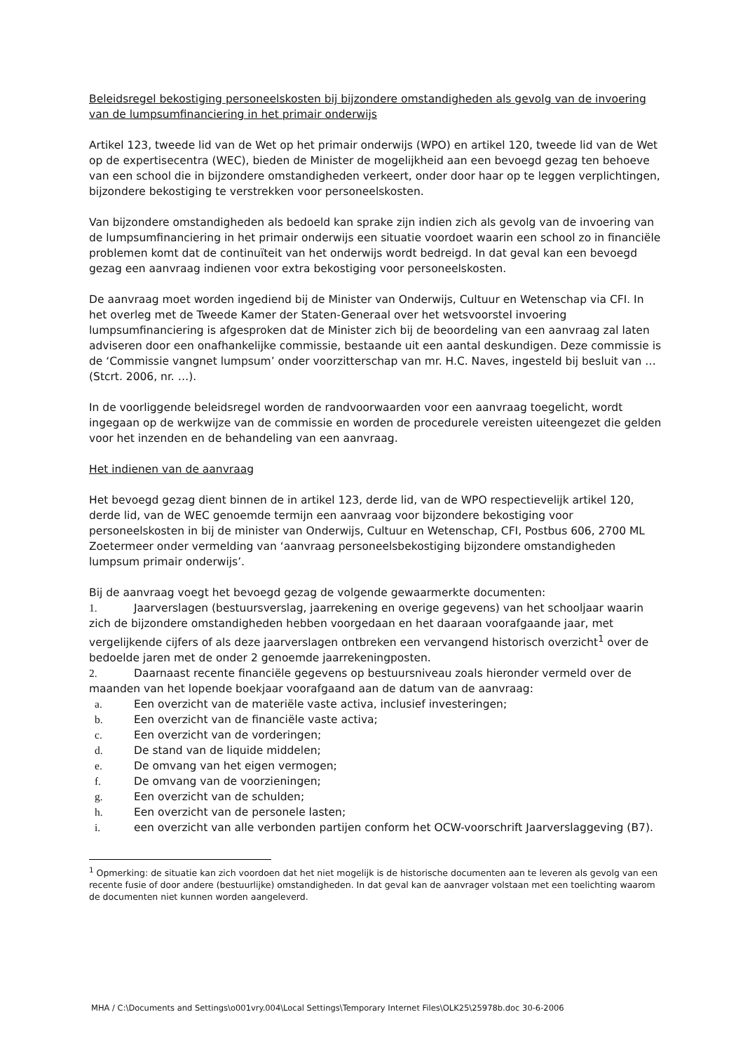Beleidsregel bekostiging personeelskosten bij bijzondere omstandigheden als gevolg van de invoering van de lumpsumfinanciering in het primair onderwijs
Artikel 123, tweede lid van de Wet op het primair onderwijs (WPO) en artikel 120, tweede lid van de Wet op de expertisecentra (WEC), bieden de Minister de mogelijkheid aan een bevoegd gezag ten behoeve van een school die in bijzondere omstandigheden verkeert, onder door haar op te leggen verplichtingen, bijzondere bekostiging te verstrekken voor personeelskosten.
Van bijzondere omstandigheden als bedoeld kan sprake zijn indien zich als gevolg van de invoering van de lumpsumfinanciering in het primair onderwijs een situatie voordoet waarin een school zo in financiële problemen komt dat de continuïteit van het onderwijs wordt bedreigd. In dat geval kan een bevoegd gezag een aanvraag indienen voor extra bekostiging voor personeelskosten.
De aanvraag moet worden ingediend bij de Minister van Onderwijs, Cultuur en Wetenschap via CFI. In het overleg met de Tweede Kamer der Staten-Generaal over het wetsvoorstel invoering lumpsumfinanciering is afgesproken dat de Minister zich bij de beoordeling van een aanvraag zal laten adviseren door een onafhankelijke commissie, bestaande uit een aantal deskundigen. Deze commissie is de ‘Commissie vangnet lumpsum’ onder voorzitterschap van mr. H.C. Naves, ingesteld bij besluit van … (Stcrt. 2006, nr. …).
In de voorliggende beleidsregel worden de randvoorwaarden voor een aanvraag toegelicht, wordt ingegaan op de werkwijze van de commissie en worden de procedurele vereisten uiteengezet die gelden voor het inzenden en de behandeling van een aanvraag.
Het indienen van de aanvraag
Het bevoegd gezag dient binnen de in artikel 123, derde lid, van de WPO respectievelijk artikel 120, derde lid, van de WEC genoemde termijn een aanvraag voor bijzondere bekostiging voor personeelskosten in bij de minister van Onderwijs, Cultuur en Wetenschap, CFI, Postbus 606, 2700 ML Zoetermeer onder vermelding van ‘aanvraag personeelsbekostiging bijzondere omstandigheden lumpsum primair onderwijs’.
Bij de aanvraag voegt het bevoegd gezag de volgende gewaarmerkte documenten:
1. Jaarverslagen (bestuursverslag, jaarrekening en overige gegevens) van het schooljaar waarin zich de bijzondere omstandigheden hebben voorgedaan en het daaraan voorafgaande jaar, met vergelijkende cijfers of als deze jaarverslagen ontbreken een vervangend historisch overzicht<sup>1</sup> over de bedoelde jaren met de onder 2 genoemde jaarrekeningposten.
2. Daarnaast recente financiële gegevens op bestuursniveau zoals hieronder vermeld over de maanden van het lopende boekjaar voorafgaand aan de datum van de aanvraag:
a. Een overzicht van de materiële vaste activa, inclusief investeringen;
b. Een overzicht van de financiële vaste activa;
c. Een overzicht van de vorderingen;
d. De stand van de liquide middelen;
e. De omvang van het eigen vermogen;
f. De omvang van de voorzieningen;
g. Een overzicht van de schulden;
h. Een overzicht van de personele lasten;
i. een overzicht van alle verbonden partijen conform het OCW-voorschrift Jaarverslaggeving (B7).
<sup>1</sup> Opmerking: de situatie kan zich voordoen dat het niet mogelijk is de historische documenten aan te leveren als gevolg van een recente fusie of door andere (bestuurlijke) omstandigheden. In dat geval kan de aanvrager volstaan met een toelichting waarom de documenten niet kunnen worden aangeleverd.
MHA / C:\Documents and Settings\o001vry.004\Local Settings\Temporary Internet Files\OLK25\25978b.doc 30-6-2006